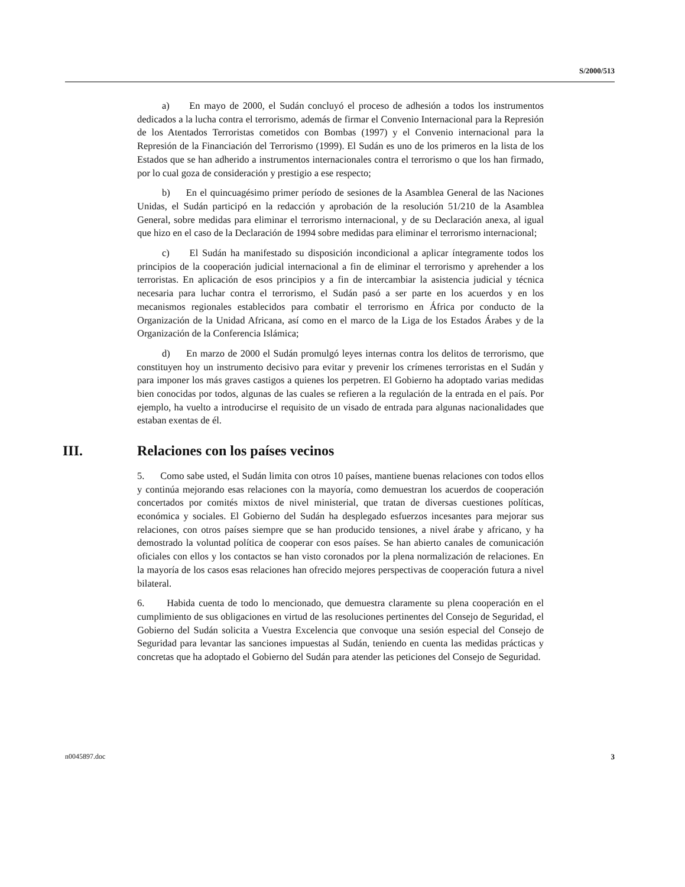S/2000/513
a) En mayo de 2000, el Sudán concluyó el proceso de adhesión a todos los instrumentos dedicados a la lucha contra el terrorismo, además de firmar el Convenio Internacional para la Represión de los Atentados Terroristas cometidos con Bombas (1997) y el Convenio internacional para la Represión de la Financiación del Terrorismo (1999). El Sudán es uno de los primeros en la lista de los Estados que se han adherido a instrumentos internacionales contra el terrorismo o que los han firmado, por lo cual goza de consideración y prestigio a ese respecto;
b) En el quincuagésimo primer período de sesiones de la Asamblea General de las Naciones Unidas, el Sudán participó en la redacción y aprobación de la resolución 51/210 de la Asamblea General, sobre medidas para eliminar el terrorismo internacional, y de su Declaración anexa, al igual que hizo en el caso de la Declaración de 1994 sobre medidas para eliminar el terrorismo internacional;
c) El Sudán ha manifestado su disposición incondicional a aplicar íntegramente todos los principios de la cooperación judicial internacional a fin de eliminar el terrorismo y aprehender a los terroristas. En aplicación de esos principios y a fin de intercambiar la asistencia judicial y técnica necesaria para luchar contra el terrorismo, el Sudán pasó a ser parte en los acuerdos y en los mecanismos regionales establecidos para combatir el terrorismo en África por conducto de la Organización de la Unidad Africana, así como en el marco de la Liga de los Estados Árabes y de la Organización de la Conferencia Islámica;
d) En marzo de 2000 el Sudán promulgó leyes internas contra los delitos de terrorismo, que constituyen hoy un instrumento decisivo para evitar y prevenir los crímenes terroristas en el Sudán y para imponer los más graves castigos a quienes los perpetren. El Gobierno ha adoptado varias medidas bien conocidas por todos, algunas de las cuales se refieren a la regulación de la entrada en el país. Por ejemplo, ha vuelto a introducirse el requisito de un visado de entrada para algunas nacionalidades que estaban exentas de él.
III. Relaciones con los países vecinos
5. Como sabe usted, el Sudán limita con otros 10 países, mantiene buenas relaciones con todos ellos y continúa mejorando esas relaciones con la mayoría, como demuestran los acuerdos de cooperación concertados por comités mixtos de nivel ministerial, que tratan de diversas cuestiones políticas, económica y sociales. El Gobierno del Sudán ha desplegado esfuerzos incesantes para mejorar sus relaciones, con otros países siempre que se han producido tensiones, a nivel árabe y africano, y ha demostrado la voluntad política de cooperar con esos países. Se han abierto canales de comunicación oficiales con ellos y los contactos se han visto coronados por la plena normalización de relaciones. En la mayoría de los casos esas relaciones han ofrecido mejores perspectivas de cooperación futura a nivel bilateral.
6. Habida cuenta de todo lo mencionado, que demuestra claramente su plena cooperación en el cumplimiento de sus obligaciones en virtud de las resoluciones pertinentes del Consejo de Seguridad, el Gobierno del Sudán solicita a Vuestra Excelencia que convoque una sesión especial del Consejo de Seguridad para levantar las sanciones impuestas al Sudán, teniendo en cuenta las medidas prácticas y concretas que ha adoptado el Gobierno del Sudán para atender las peticiones del Consejo de Seguridad.
n0045897.doc 3